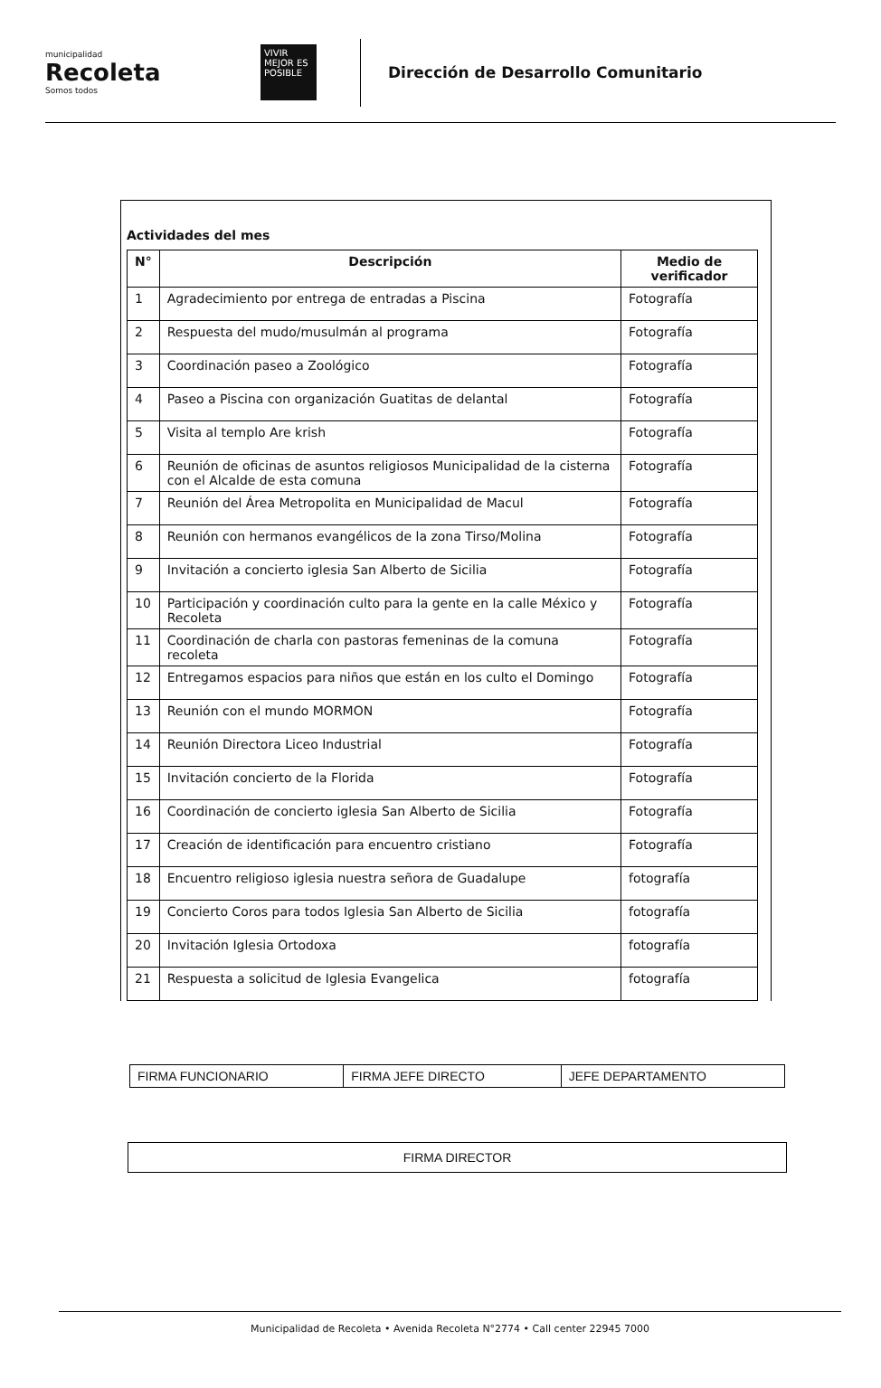municipalidad
Recoleta
Somos todos
VIVIR MEJOR ES POSIBLE
Dirección de Desarrollo Comunitario
Actividades del mes
| N° | Descripción | Medio de verificador |
| --- | --- | --- |
| 1 | Agradecimiento por entrega de entradas a Piscina | Fotografía |
| 2 | Respuesta del mudo/musulmán al programa | Fotografía |
| 3 | Coordinación paseo a Zoológico | Fotografía |
| 4 | Paseo a Piscina con organización Guatitas de delantal | Fotografía |
| 5 | Visita al templo Are krish | Fotografía |
| 6 | Reunión de oficinas de asuntos religiosos Municipalidad de la cisterna con el Alcalde de esta comuna | Fotografía |
| 7 | Reunión del Área Metropolita en Municipalidad de Macul | Fotografía |
| 8 | Reunión con hermanos evangélicos de la zona Tirso/Molina | Fotografía |
| 9 | Invitación a concierto iglesia San Alberto de Sicilia | Fotografía |
| 10 | Participación y coordinación culto para la gente en la calle México y Recoleta | Fotografía |
| 11 | Coordinación de charla con pastoras femeninas de la comuna recoleta | Fotografía |
| 12 | Entregamos espacios para niños que están en los culto el Domingo | Fotografía |
| 13 | Reunión con el mundo MORMON | Fotografía |
| 14 | Reunión Directora Liceo Industrial | Fotografía |
| 15 | Invitación concierto de la Florida | Fotografía |
| 16 | Coordinación de concierto iglesia San Alberto de Sicilia | Fotografía |
| 17 | Creación de identificación para encuentro cristiano | Fotografía |
| 18 | Encuentro religioso iglesia nuestra señora de Guadalupe | fotografía |
| 19 | Concierto Coros para todos Iglesia San Alberto de Sicilia | fotografía |
| 20 | Invitación Iglesia Ortodoxa | fotografía |
| 21 | Respuesta a solicitud de Iglesia Evangelica | fotografía |
| FIRMA FUNCIONARIO | FIRMA JEFE DIRECTO | JEFE DEPARTAMENTO |
FIRMA DIRECTOR
Municipalidad de Recoleta • Avenida Recoleta N°2774 • Call center 22945 7000